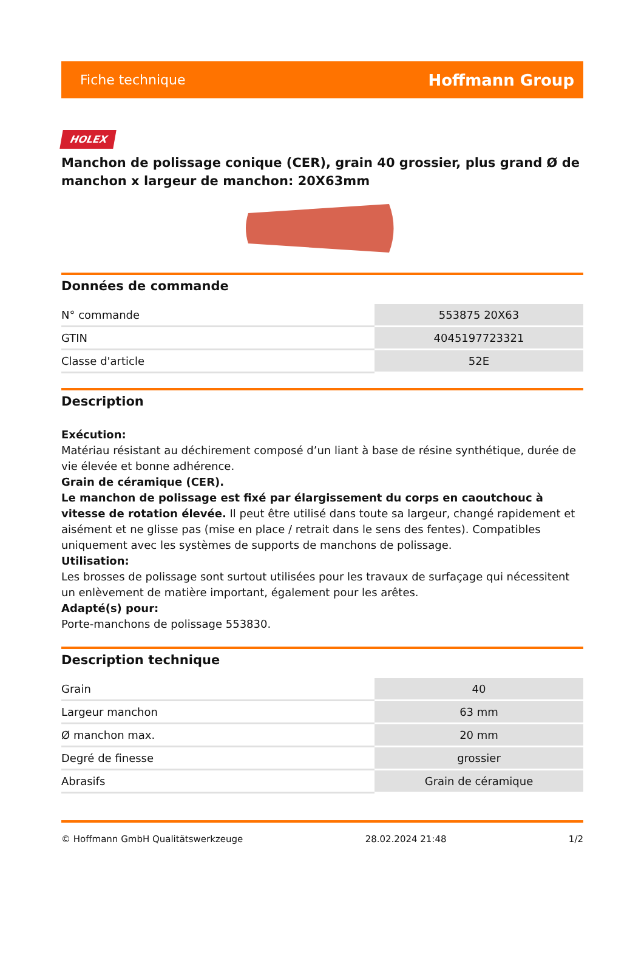Fiche technique Hoffmann Group
HOLEX
Manchon de polissage conique (CER), grain 40 grossier, plus grand Ø de manchon x largeur de manchon: 20X63mm
Données de commande
| N° commande | 553875 20X63 |
| GTIN | 4045197723321 |
| Classe d'article | 52E |
Description
Exécution:
Matériau résistant au déchirement composé d’un liant à base de résine synthétique, durée de vie élevée et bonne adhérence.
Grain de céramique (CER).
Le manchon de polissage est fixé par élargissement du corps en caoutchouc à vitesse de rotation élevée. Il peut être utilisé dans toute sa largeur, changé rapidement et aisément et ne glisse pas (mise en place / retrait dans le sens des fentes). Compatibles uniquement avec les systèmes de supports de manchons de polissage.
Utilisation:
Les brosses de polissage sont surtout utilisées pour les travaux de surfaçage qui nécessitent un enlèvement de matière important, également pour les arêtes.
Adapté(s) pour:
Porte-manchons de polissage 553830.
Description technique
| Grain | 40 |
| Largeur manchon | 63 mm |
| Ø manchon max. | 20 mm |
| Degré de finesse | grossier |
| Abrasifs | Grain de céramique |
© Hoffmann GmbH Qualitätswerkzeuge 28.02.2024 21:48 1/2